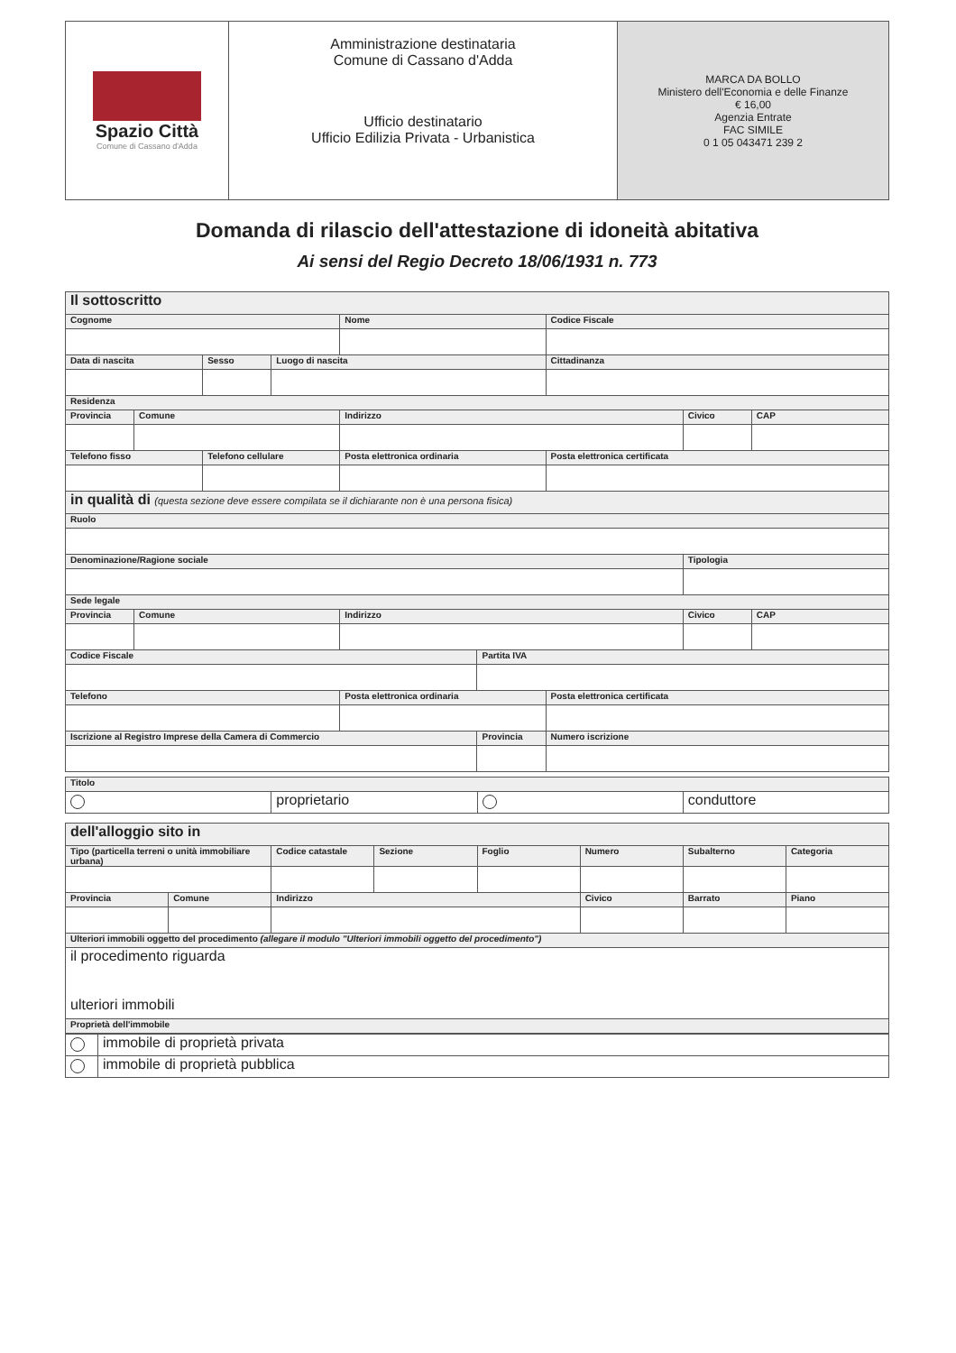| Spazio Città Comune di Cassano d'Adda | Amministrazione destinataria Comune di Cassano d'Adda Ufficio destinatario Ufficio Edilizia Privata - Urbanistica | MARCA DA BOLLO Ministero dell'Economia e delle Finanze € 16,00 Agenzia Entrate FAC SIMILE 0 1 05 043471 239 2 |
Domanda di rilascio dell'attestazione di idoneità abitativa
Ai sensi del Regio Decreto 18/06/1931 n. 773
| Il sottoscritto | | | | | | | | |
| Cognome | | | | Nome | | Codice Fiscale | | |
| Data di nascita | | Sesso | Luogo di nascita | | | Cittadinanza | | |
| Residenza | | | | | | | | |
| Provincia | Comune | | | Indirizzo | | | Civico | CAP |
| Telefono fisso | | Telefono cellulare | | Posta elettronica ordinaria | | Posta elettronica certificata | | |
| in qualità di (questa sezione deve essere compilata se il dichiarante non è una persona fisica) | | | | | | | | |
| Ruolo | | | | | | | | |
| Denominazione/Ragione sociale | | | | | | | Tipologia | |
| Sede legale | | | | | | | | |
| Provincia | Comune | | | Indirizzo | | | Civico | CAP |
| Codice Fiscale | | | | | Partita IVA | | | |
| Telefono | | | | Posta elettronica ordinaria | | Posta elettronica certificata | | |
| Iscrizione al Registro Imprese della Camera di Commercio | | | | | Provincia | Numero iscrizione | | |
| Titolo | | | |
| | proprietario | | conduttore |
| dell'alloggio sito in | | | | | | | |
| Tipo (particella terreni o unità immobiliare urbana) | | Codice catastale | Sezione | Foglio | Numero | Subalterno | Categoria |
| Provincia | Comune | Indirizzo | | | Civico | Barrato | Piano |
| Ulteriori immobili oggetto del procedimento (allegare il modulo "Ulteriori immobili oggetto del procedimento") | | | | | | | |
| il procedimento riguarda ulteriori immobili | | | | | | | |
| Proprietà dell'immobile | | | | | | | |
| | immobile di proprietà privata |
| | immobile di proprietà pubblica |